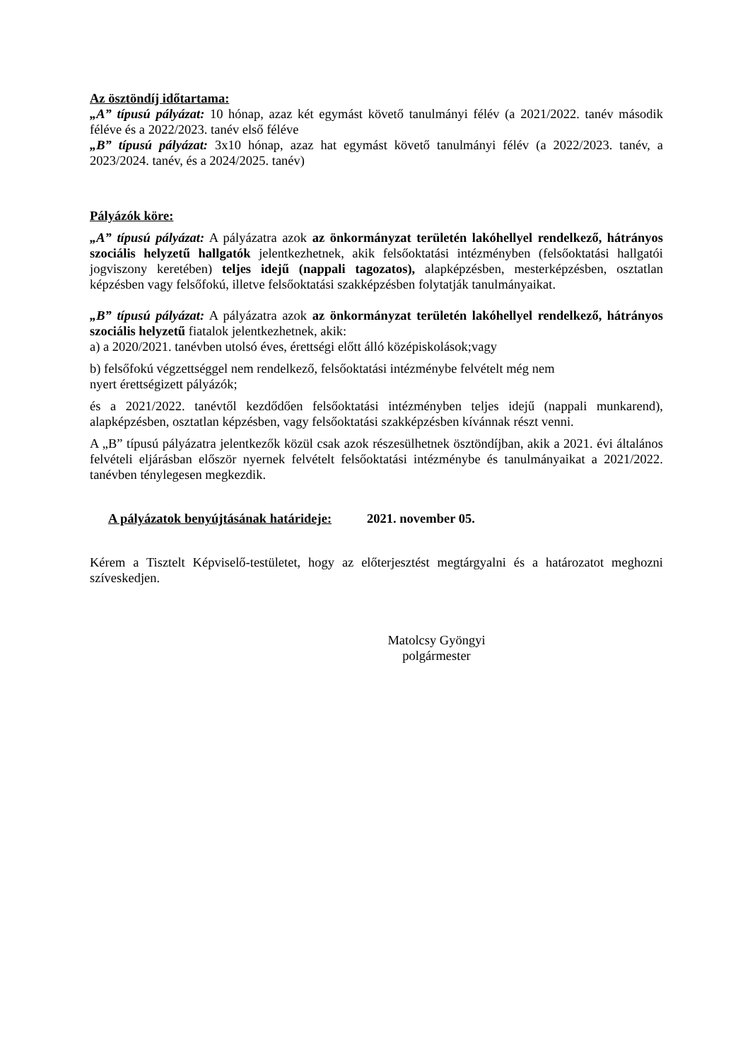Az ösztöndíj időtartama:
„A” típusú pályázat: 10 hónap, azaz két egymást követő tanulmányi félév (a 2021/2022. tanév második féléve és a 2022/2023. tanév első féléve
„B” típusú pályázat: 3x10 hónap, azaz hat egymást követő tanulmányi félév (a 2022/2023. tanév, a 2023/2024. tanév, és a 2024/2025. tanév)
Pályázók köre:
„A” típusú pályázat: A pályázatra azok az önkormányzat területén lakóhellyel rendelkező, hátrányos szociális helyzetű hallgatók jelentkezhetnek, akik felsőoktatási intézményben (felsőoktatási hallgatói jogviszony keretében) teljes idejű (nappali tagozatos), alapképzésben, mesterképzésben, osztatlan képzésben vagy felsőfokú, illetve felsőoktatási szakképzésben folytatják tanulmányaikat.
„B” típusú pályázat: A pályázatra azok az önkormányzat területén lakóhellyel rendelkező, hátrányos szociális helyzetű fiatalok jelentkezhetnek, akik:
a) a 2020/2021. tanévben utolsó éves, érettségi előtt álló középiskolások;vagy
b) felsőfokú végzettséggel nem rendelkező, felsőoktatási intézménybe felvételt még nem
nyert érettségizett pályázók;
és a 2021/2022. tanévtől kezdődően felsőoktatási intézményben teljes idejű (nappali munkarend), alapképzésben, osztatlan képzésben, vagy felsőoktatási szakképzésben kívánnak részt venni.
A „B” típusú pályázatra jelentkezők közül csak azok részesülhetnek ösztöndíjban, akik a 2021. évi általános felvételi eljárásban először nyernek felvételt felsőoktatási intézménybe és tanulmányaikat a 2021/2022. tanévben ténylegesen megkezdik.
A pályázatok benyújtásának határideje: 2021. november 05.
Kérem a Tisztelt Képviselő-testületet, hogy az előterjesztést megtárgyalni és a határozatot meghozni szíveskedjen.
Matolcsy Gyöngyi
polgármester